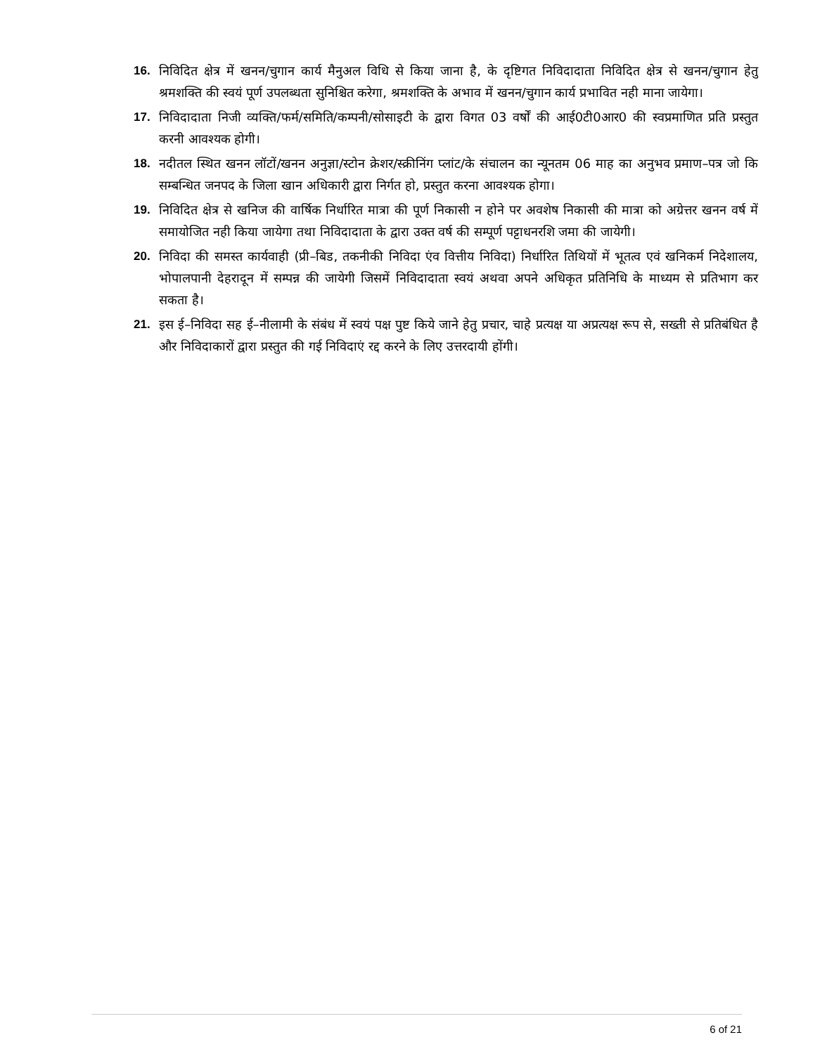16. निविदित क्षेत्र में खनन/चुगान कार्य मैनुअल विधि से किया जाना है, के दृष्टिगत निविदादाता निविदित क्षेत्र से खनन/चुगान हेतु श्रमशक्ति की स्वयं पूर्ण उपलब्धता सुनिश्चित करेगा, श्रमशक्ति के अभाव में खनन/चुगान कार्य प्रभावित नही माना जायेगा।
17. निविदादाता निजी व्यक्ति/फर्म/समिति/कम्पनी/सोसाइटी के द्वारा विगत 03 वर्षों की आई0टी0आर0 की स्वप्रमाणित प्रति प्रस्तुत करनी आवश्यक होगी।
18. नदीतल स्थित खनन लॉटों/खनन अनुज्ञा/स्टोन क्रेशर/स्क्रीनिंग प्लांट/के संचालन का न्यूनतम 06 माह का अनुभव प्रमाण–पत्र जो कि सम्बन्धित जनपद के जिला खान अधिकारी द्वारा निर्गत हो, प्रस्तुत करना आवश्यक होगा।
19. निविदित क्षेत्र से खनिज की वार्षिक निर्धारित मात्रा की पूर्ण निकासी न होने पर अवशेष निकासी की मात्रा को अग्रेत्तर खनन वर्ष में समायोजित नही किया जायेगा तथा निविदादाता के द्वारा उक्त वर्ष की सम्पूर्ण पट्टाधनरशि जमा की जायेगी।
20. निविदा की समस्त कार्यवाही (प्री–बिड, तकनीकी निविदा एंव वित्तीय निविदा) निर्धारित तिथियों में भूतत्व एवं खनिकर्म निदेशालय, भोपालपानी देहरादून में सम्पन्न की जायेगी जिसमें निविदादाता स्वयं अथवा अपने अधिकृत प्रतिनिधि के माध्यम से प्रतिभाग कर सकता है।
21. इस ई–निविदा सह ई–नीलामी के संबंध में स्वयं पक्ष पुष्ट किये जाने हेतु प्रचार, चाहे प्रत्यक्ष या अप्रत्यक्ष रूप से, सख्ती से प्रतिबंधित है और निविदाकारों द्वारा प्रस्तुत की गई निविदाएं रद्द करने के लिए उत्तरदायी होंगी।
6 of 21